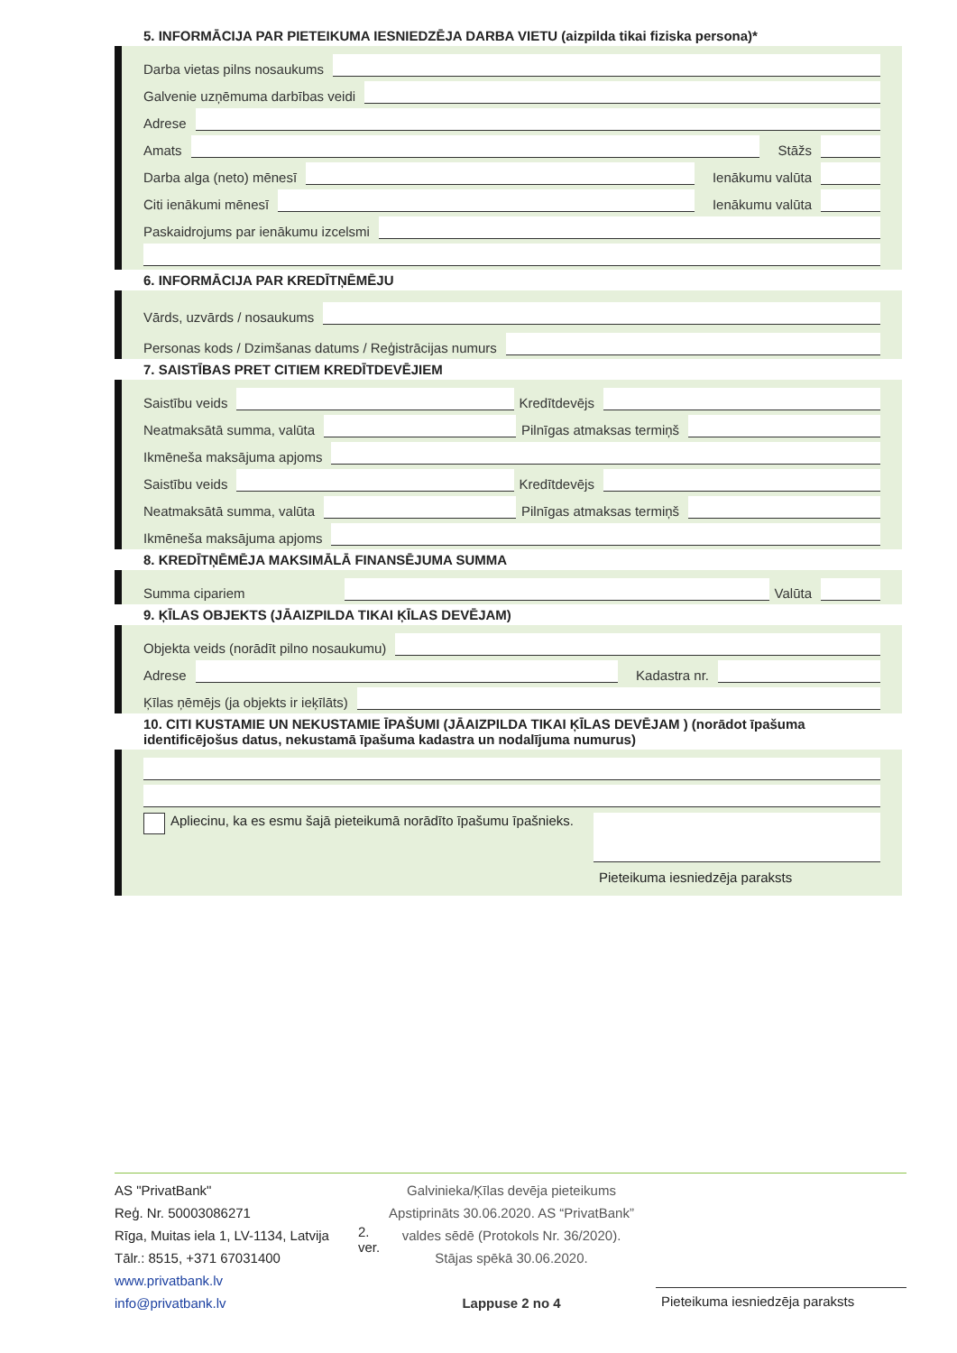5. INFORMĀCIJA PAR PIETEIKUMA IESNIEDZĒJA DARBA VIETU (aizpilda tikai fiziska persona)*
Darba vietas pilns nosaukums
Galvenie uzņēmuma darbības veidi
Adrese
Amats
Stāžs
Darba alga (neto) mēnesī
Ienākumu valūta
Citi ienākumi mēnesī
Ienākumu valūta
Paskaidrojums par ienākumu izcelsmi
6. INFORMĀCIJA PAR KREDĪTŅĒMĒJU
Vārds, uzvārds / nosaukums
Personas kods / Dzimšanas datums / Reģistrācijas numurs
7. SAISTĪBAS PRET CITIEM KREDĪTDEVĒJIEM
Saistību veids
Kredītdevējs
Neatmaksātā summa, valūta
Pilnīgas atmaksas termiņš
Ikmēneša maksājuma apjoms
Saistību veids
Kredītdevējs
Neatmaksātā summa, valūta
Pilnīgas atmaksas termiņš
Ikmēneša maksājuma apjoms
8. KREDĪTŅĒMĒJA MAKSIMĀLĀ FINANSĒJUMA SUMMA
Summa cipariem
Valūta
9. ĶĪLAS OBJEKTS (JĀAIZPILDA TIKAI ĶĪLAS DEVĒJAM)
Objekta veids (norādīt pilno nosaukumu)
Adrese
Kadastra nr.
Ķīlas ņēmējs (ja objekts ir ieķīlāts)
10. CITI KUSTAMIE UN NEKUSTAMIE ĪPAŠUMI (JĀAIZPILDA TIKAI ĶĪLAS DEVĒJAM ) (norādot īpašuma identificējošus datus, nekustamā īpašuma kadastra un nodalījuma numurus)
Apliecinu, ka es esmu šajā pieteikumā norādīto īpašumu īpašnieks.
Pieteikuma iesniedzēja paraksts
AS "PrivatBank"
Reģ. Nr. 50003086271
Rīga, Muitas iela 1, LV-1134, Latvija
Tālr.: 8515, +371 67031400
www.privatbank.lv
info@privatbank.lv
2. ver.
Galvinieka/Ķīlas devēja pieteikums
Apstiprināts 30.06.2020. AS “PrivatBank” valdes sēdē (Protokols Nr. 36/2020).
Stājas spēkā 30.06.2020.
Lappuse 2 no 4
Pieteikuma iesniedzēja paraksts